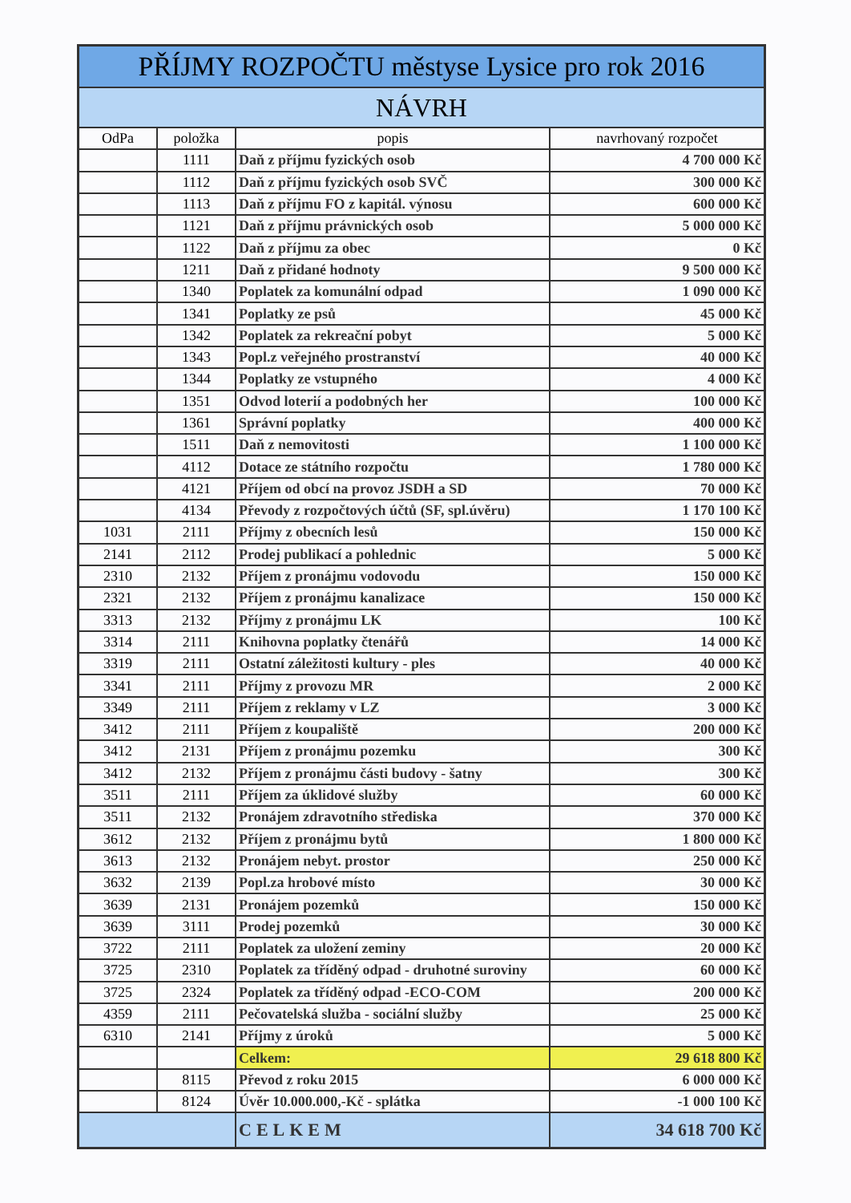| PŘÍJMY ROZPOČTU městyse Lysice pro rok 2016 | | | |
| NÁVRH | | | |
| OdPa | položka | popis | navrhovaný rozpočet |
| | 1111 | Daň z příjmu fyzických osob | 4 700 000 Kč |
| | 1112 | Daň z příjmu fyzických osob SVČ | 300 000 Kč |
| | 1113 | Daň z příjmu FO z kapitál. výnosu | 600 000 Kč |
| | 1121 | Daň z příjmu právnických osob | 5 000 000 Kč |
| | 1122 | Daň z příjmu za obec | 0 Kč |
| | 1211 | Daň z přidané hodnoty | 9 500 000 Kč |
| | 1340 | Poplatek za komunální odpad | 1 090 000 Kč |
| | 1341 | Poplatky ze psů | 45 000 Kč |
| | 1342 | Poplatek za rekreační pobyt | 5 000 Kč |
| | 1343 | Popl.z veřejného prostranství | 40 000 Kč |
| | 1344 | Poplatky ze vstupného | 4 000 Kč |
| | 1351 | Odvod loterií a podobných her | 100 000 Kč |
| | 1361 | Správní poplatky | 400 000 Kč |
| | 1511 | Daň z nemovitosti | 1 100 000 Kč |
| | 4112 | Dotace ze státního rozpočtu | 1 780 000 Kč |
| | 4121 | Příjem od obcí na provoz JSDH a SD | 70 000 Kč |
| | 4134 | Převody z rozpočtových účtů (SF, spl.úvěru) | 1 170 100 Kč |
| 1031 | 2111 | Příjmy z obecních lesů | 150 000 Kč |
| 2141 | 2112 | Prodej publikací a pohlednic | 5 000 Kč |
| 2310 | 2132 | Příjem z pronájmu vodovodu | 150 000 Kč |
| 2321 | 2132 | Příjem z pronájmu kanalizace | 150 000 Kč |
| 3313 | 2132 | Příjmy z pronájmu LK | 100 Kč |
| 3314 | 2111 | Knihovna poplatky čtenářů | 14 000 Kč |
| 3319 | 2111 | Ostatní záležitosti kultury - ples | 40 000 Kč |
| 3341 | 2111 | Příjmy z provozu MR | 2 000 Kč |
| 3349 | 2111 | Příjem z reklamy v LZ | 3 000 Kč |
| 3412 | 2111 | Příjem z koupaliště | 200 000 Kč |
| 3412 | 2131 | Příjem z pronájmu pozemku | 300 Kč |
| 3412 | 2132 | Příjem z pronájmu části budovy - šatny | 300 Kč |
| 3511 | 2111 | Příjem za úklidové služby | 60 000 Kč |
| 3511 | 2132 | Pronájem zdravotního střediska | 370 000 Kč |
| 3612 | 2132 | Příjem z pronájmu bytů | 1 800 000 Kč |
| 3613 | 2132 | Pronájem nebyt. prostor | 250 000 Kč |
| 3632 | 2139 | Popl.za hrobové místo | 30 000 Kč |
| 3639 | 2131 | Pronájem pozemků | 150 000 Kč |
| 3639 | 3111 | Prodej pozemků | 30 000 Kč |
| 3722 | 2111 | Poplatek za uložení zeminy | 20 000 Kč |
| 3725 | 2310 | Poplatek za tříděný odpad - druhotné suroviny | 60 000 Kč |
| 3725 | 2324 | Poplatek za tříděný odpad -ECO-COM | 200 000 Kč |
| 4359 | 2111 | Pečovatelská služba - sociální služby | 25 000 Kč |
| 6310 | 2141 | Příjmy z úroků | 5 000 Kč |
| | | Celkem: | 29 618 800 Kč |
| | 8115 | Převod z roku 2015 | 6 000 000 Kč |
| | 8124 | Úvěr 10.000.000,-Kč - splátka | -1 000 100 Kč |
| | | CELKEM | 34 618 700 Kč |